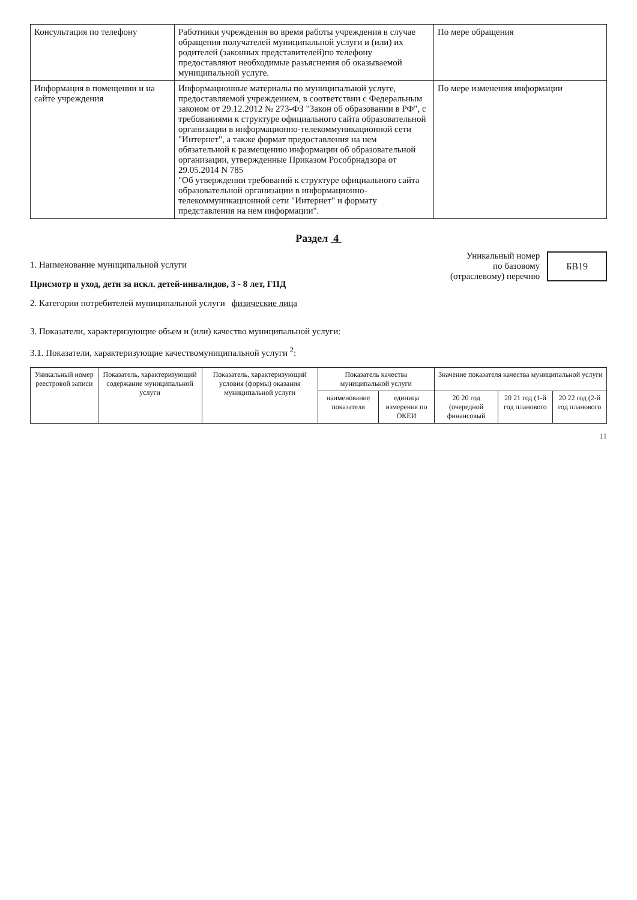| Консультация по телефону | Работники учреждения во время работы учреждения в случае обращения получателей муниципальной услуги и (или) их родителей (законных представителей)по телефону предоставляют необходимые разъяснения об оказываемой муниципальной услуге. | По мере обращения |
| Информация в помещении и на сайте учреждения | Информационные материалы по муниципальной услуге, предоставляемой учреждением, в соответствии с Федеральным законом от 29.12.2012 № 273-ФЗ "Закон об образовании в РФ", с требованиями к структуре официального сайта образовательной организации в информационно-телекоммуникационной сети "Интернет", а также формат предоставления на нем обязательной к размещению информации об образовательной организации, утвержденные Приказом Рособрнадзора от 29.05.2014 N 785 "Об утверждении требований к структуре официального сайта образовательной организации в информационно-телекоммуникационной сети "Интернет" и формату представления на нем информации". | По мере изменения информации |
Раздел 4
1. Наименование муниципальной услуги
Присмотр и уход, дети за искл. детей-инвалидов, 3 - 8 лет, ГПД
2. Категории потребителей муниципальной услуги физические лица
Уникальный номер
по базовому
(отраслевому) перечню
БВ19
3. Показатели, характеризующие объем и (или) качество муниципальной услуги:
3.1. Показатели, характеризующие качествомуниципальной услуги <sup>2</sup>:
| Уникальный номер реестровой записи | Показатель, характеризующий содержание муниципальной услуги | Показатель, характеризующий условия (формы) оказания муниципальной услуги | Показатель качества муниципальной услуги | | Значение показателя качества муниципальной услуги | | |
| --- | --- | --- | --- | --- | --- | --- | --- |
| | | | наименование показателя | единица измерения по ОКЕИ | 20 20 год (очередной финансовый | 20 21 год (1-й год планового | 20 22 год (2-й год планового |
11